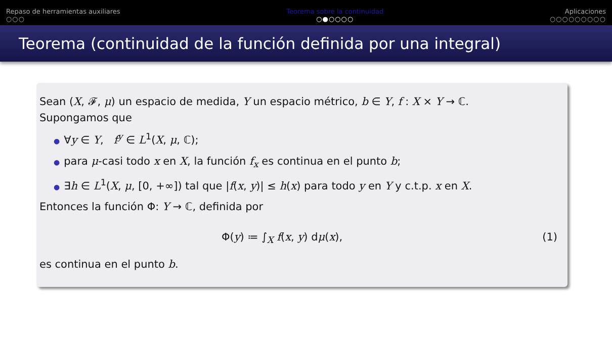Repaso de herramientas auxiliares
○○○
Teorema sobre la continuidad
○●○○○○
Aplicaciones
○○○○○○○○○
Teorema (continuidad de la función definida por una integral)
Sean (X, 𝓕, μ) un espacio de medida, Y un espacio métrico, b ∈ Y, f : X × Y → ℂ.
Supongamos que
● ∀y ∈ Y, f<sup>y</sup> ∈ L<sup>1</sup>(X, μ, ℂ);
● para μ-casi todo x en X, la función f<sub>x</sub> es continua en el punto b;
● ∃h ∈ L<sup>1</sup>(X, μ, [0, +∞]) tal que |f(x, y)| ≤ h(x) para todo y en Y y c.t.p. x en X.
Entonces la función Φ: Y → ℂ, definida por
Φ(y) ≔ ∫<sub>X</sub> f(x, y) dμ(x), (1)
es continua en el punto b.